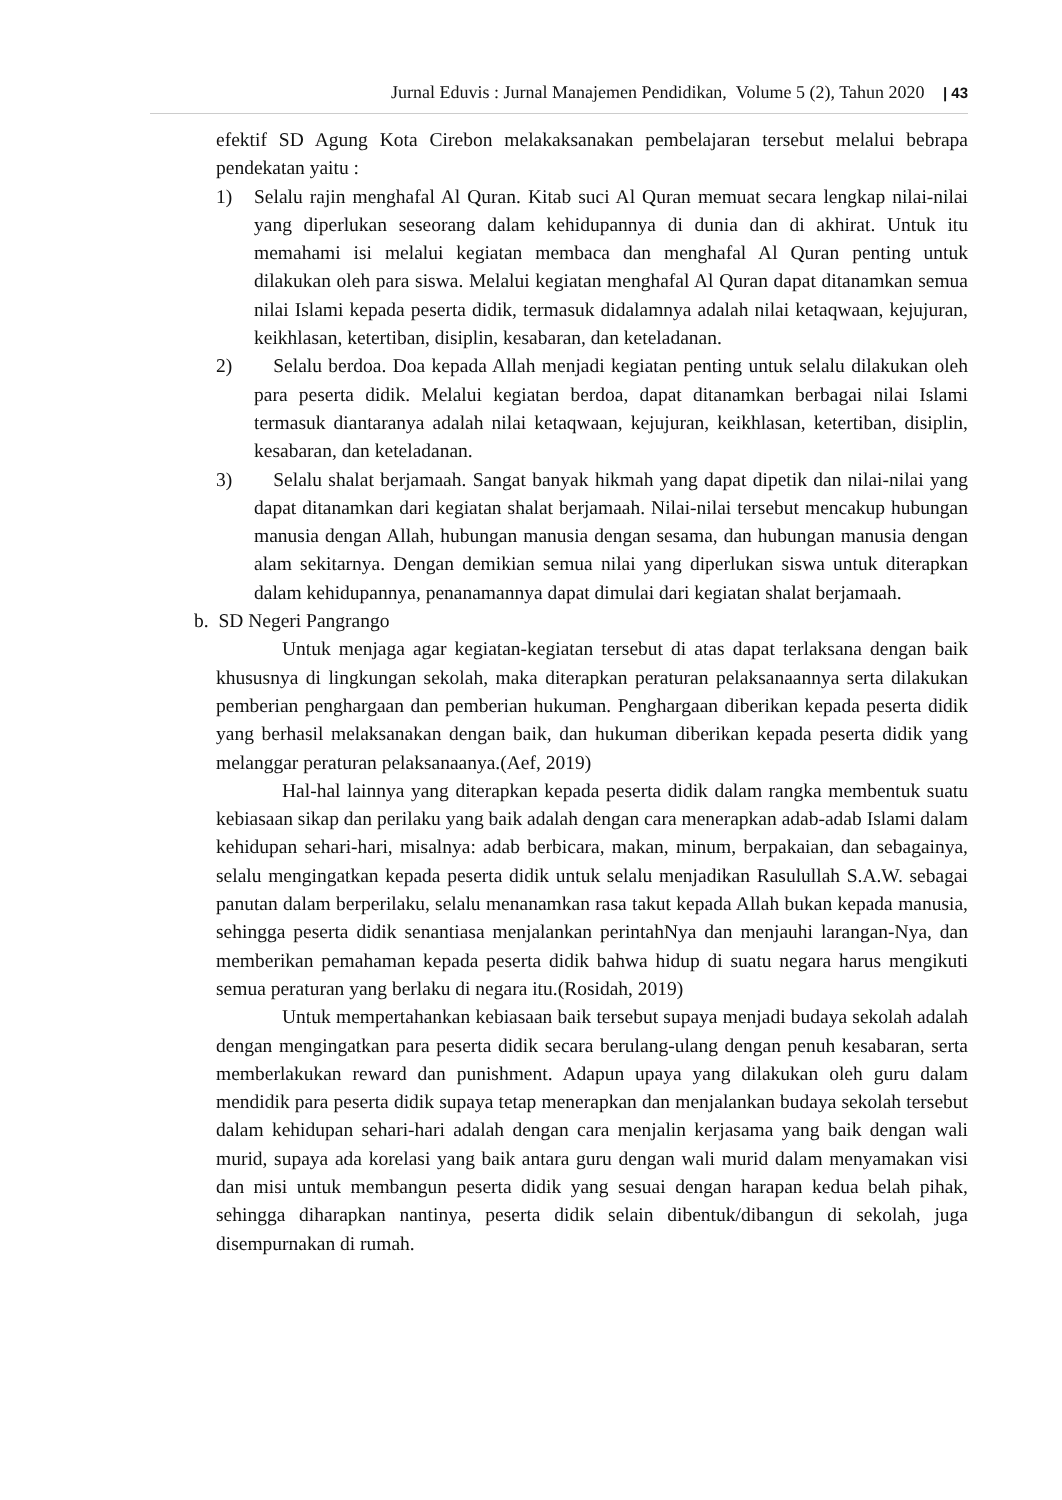Jurnal Eduvis : Jurnal Manajemen Pendidikan, Volume 5 (2), Tahun 2020 | 43
efektif SD Agung Kota Cirebon melakaksanakan pembelajaran tersebut melalui bebrapa pendekatan yaitu :
1) Selalu rajin menghafal Al Quran. Kitab suci Al Quran memuat secara lengkap nilai-nilai yang diperlukan seseorang dalam kehidupannya di dunia dan di akhirat. Untuk itu memahami isi melalui kegiatan membaca dan menghafal Al Quran penting untuk dilakukan oleh para siswa. Melalui kegiatan menghafal Al Quran dapat ditanamkan semua nilai Islami kepada peserta didik, termasuk didalamnya adalah nilai ketaqwaan, kejujuran, keikhlasan, ketertiban, disiplin, kesabaran, dan keteladanan.
2) Selalu berdoa. Doa kepada Allah menjadi kegiatan penting untuk selalu dilakukan oleh para peserta didik. Melalui kegiatan berdoa, dapat ditanamkan berbagai nilai Islami termasuk diantaranya adalah nilai ketaqwaan, kejujuran, keikhlasan, ketertiban, disiplin, kesabaran, dan keteladanan.
3) Selalu shalat berjamaah. Sangat banyak hikmah yang dapat dipetik dan nilai-nilai yang dapat ditanamkan dari kegiatan shalat berjamaah. Nilai-nilai tersebut mencakup hubungan manusia dengan Allah, hubungan manusia dengan sesama, dan hubungan manusia dengan alam sekitarnya. Dengan demikian semua nilai yang diperlukan siswa untuk diterapkan dalam kehidupannya, penanamannya dapat dimulai dari kegiatan shalat berjamaah.
b. SD Negeri Pangrango
Untuk menjaga agar kegiatan-kegiatan tersebut di atas dapat terlaksana dengan baik khususnya di lingkungan sekolah, maka diterapkan peraturan pelaksanaannya serta dilakukan pemberian penghargaan dan pemberian hukuman. Penghargaan diberikan kepada peserta didik yang berhasil melaksanakan dengan baik, dan hukuman diberikan kepada peserta didik yang melanggar peraturan pelaksanaanya.(Aef, 2019)
Hal-hal lainnya yang diterapkan kepada peserta didik dalam rangka membentuk suatu kebiasaan sikap dan perilaku yang baik adalah dengan cara menerapkan adab-adab Islami dalam kehidupan sehari-hari, misalnya: adab berbicara, makan, minum, berpakaian, dan sebagainya, selalu mengingatkan kepada peserta didik untuk selalu menjadikan Rasulullah S.A.W. sebagai panutan dalam berperilaku, selalu menanamkan rasa takut kepada Allah bukan kepada manusia, sehingga peserta didik senantiasa menjalankan perintahNya dan menjauhi larangan-Nya, dan memberikan pemahaman kepada peserta didik bahwa hidup di suatu negara harus mengikuti semua peraturan yang berlaku di negara itu.(Rosidah, 2019)
Untuk mempertahankan kebiasaan baik tersebut supaya menjadi budaya sekolah adalah dengan mengingatkan para peserta didik secara berulang-ulang dengan penuh kesabaran, serta memberlakukan reward dan punishment. Adapun upaya yang dilakukan oleh guru dalam mendidik para peserta didik supaya tetap menerapkan dan menjalankan budaya sekolah tersebut dalam kehidupan sehari-hari adalah dengan cara menjalin kerjasama yang baik dengan wali murid, supaya ada korelasi yang baik antara guru dengan wali murid dalam menyamakan visi dan misi untuk membangun peserta didik yang sesuai dengan harapan kedua belah pihak, sehingga diharapkan nantinya, peserta didik selain dibentuk/dibangun di sekolah, juga disempurnakan di rumah.